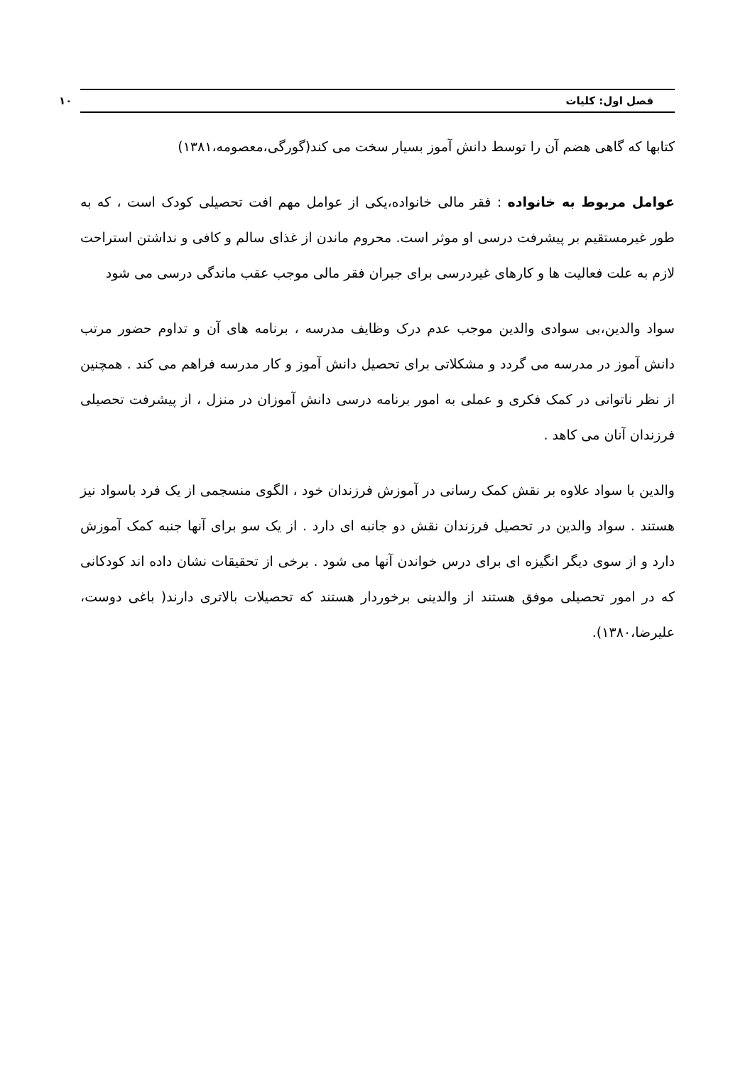فصل اول: کلیات ۱۰
کتابها که گاهی هضم آن را توسط دانش آموز بسیار سخت می کند(گورگی،معصومه،۱۳۸۱)
عوامل مربوط به خانواده : فقر مالی خانواده،یکی از عوامل مهم افت تحصیلی کودک است ، که به طور غیرمستقیم بر پیشرفت درسی او موثر است. محروم ماندن از غذای سالم و کافی و نداشتن استراحت لازم به علت فعالیت ها و کارهای غیردرسی برای جبران فقر مالی موجب عقب ماندگی درسی می شود
سواد والدین،بی سوادی والدین موجب عدم درک وظایف مدرسه ، برنامه های آن و تداوم حضور مرتب دانش آموز در مدرسه می گردد و مشکلاتی برای تحصیل دانش آموز و کار مدرسه فراهم می کند . همچنین از نظر ناتوانی در کمک فکری و عملی به امور برنامه درسی دانش آموزان در منزل ، از پیشرفت تحصیلی فرزندان آنان می کاهد .
والدین با سواد علاوه بر نقش کمک رسانی در آموزش فرزندان خود ، الگوی منسجمی از یک فرد باسواد نیز هستند . سواد والدین در تحصیل فرزندان نقش دو جانبه ای دارد . از یک سو برای آنها جنبه کمک آموزش دارد و از سوی دیگر انگیزه ای برای درس خواندن آنها می شود . برخی از تحقیقات نشان داده اند کودکانی که در امور تحصیلی موفق هستند از والدینی برخوردار هستند که تحصیلات بالاتری دارند( باغی دوست، علیرضا،۱۳۸۰).